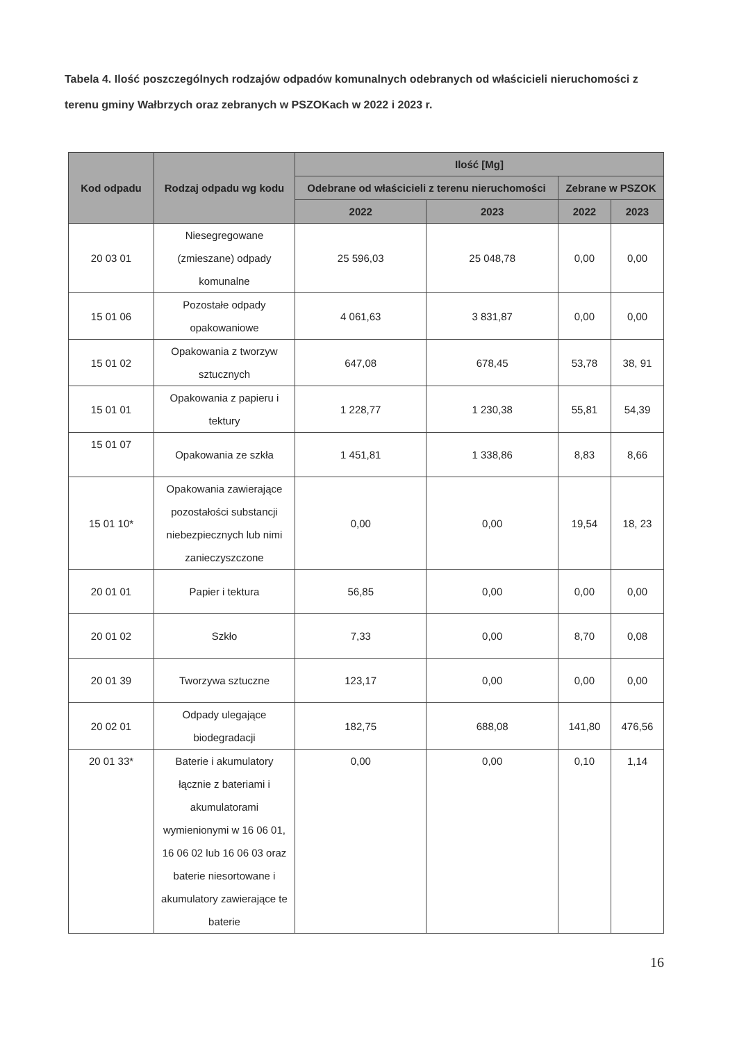Tabela 4. Ilość poszczególnych rodzajów odpadów komunalnych odebranych od właścicieli nieruchomości z terenu gminy Wałbrzych oraz zebranych w PSZOKach w 2022 i 2023 r.
| Kod odpadu | Rodzaj odpadu wg kodu | Ilość [Mg] | | | |
| --- | --- | --- | --- | --- | --- |
| | | Odebrane od właścicieli z terenu nieruchomości | | Zebrane w PSZOK | |
| | | 2022 | 2023 | 2022 | 2023 |
| 20 03 01 | Niesegregowane (zmieszane) odpady komunalne | 25 596,03 | 25 048,78 | 0,00 | 0,00 |
| 15 01 06 | Pozostałe odpady opakowaniowe | 4 061,63 | 3 831,87 | 0,00 | 0,00 |
| 15 01 02 | Opakowania z tworzyw sztucznych | 647,08 | 678,45 | 53,78 | 38, 91 |
| 15 01 01 | Opakowania z papieru i tektury | 1 228,77 | 1 230,38 | 55,81 | 54,39 |
| 15 01 07 | Opakowania ze szkła | 1 451,81 | 1 338,86 | 8,83 | 8,66 |
| 15 01 10* | Opakowania zawierające pozostałości substancji niebezpiecznych lub nimi zanieczyszczone | 0,00 | 0,00 | 19,54 | 18, 23 |
| 20 01 01 | Papier i tektura | 56,85 | 0,00 | 0,00 | 0,00 |
| 20 01 02 | Szkło | 7,33 | 0,00 | 8,70 | 0,08 |
| 20 01 39 | Tworzywa sztuczne | 123,17 | 0,00 | 0,00 | 0,00 |
| 20 02 01 | Odpady ulegające biodegradacji | 182,75 | 688,08 | 141,80 | 476,56 |
| 20 01 33* | Baterie i akumulatory łącznie z bateriami i akumulatorami wymienionymi w 16 06 01, 16 06 02 lub 16 06 03 oraz baterie niesortowane i akumulatory zawierające te baterie | 0,00 | 0,00 | 0,10 | 1,14 |
16